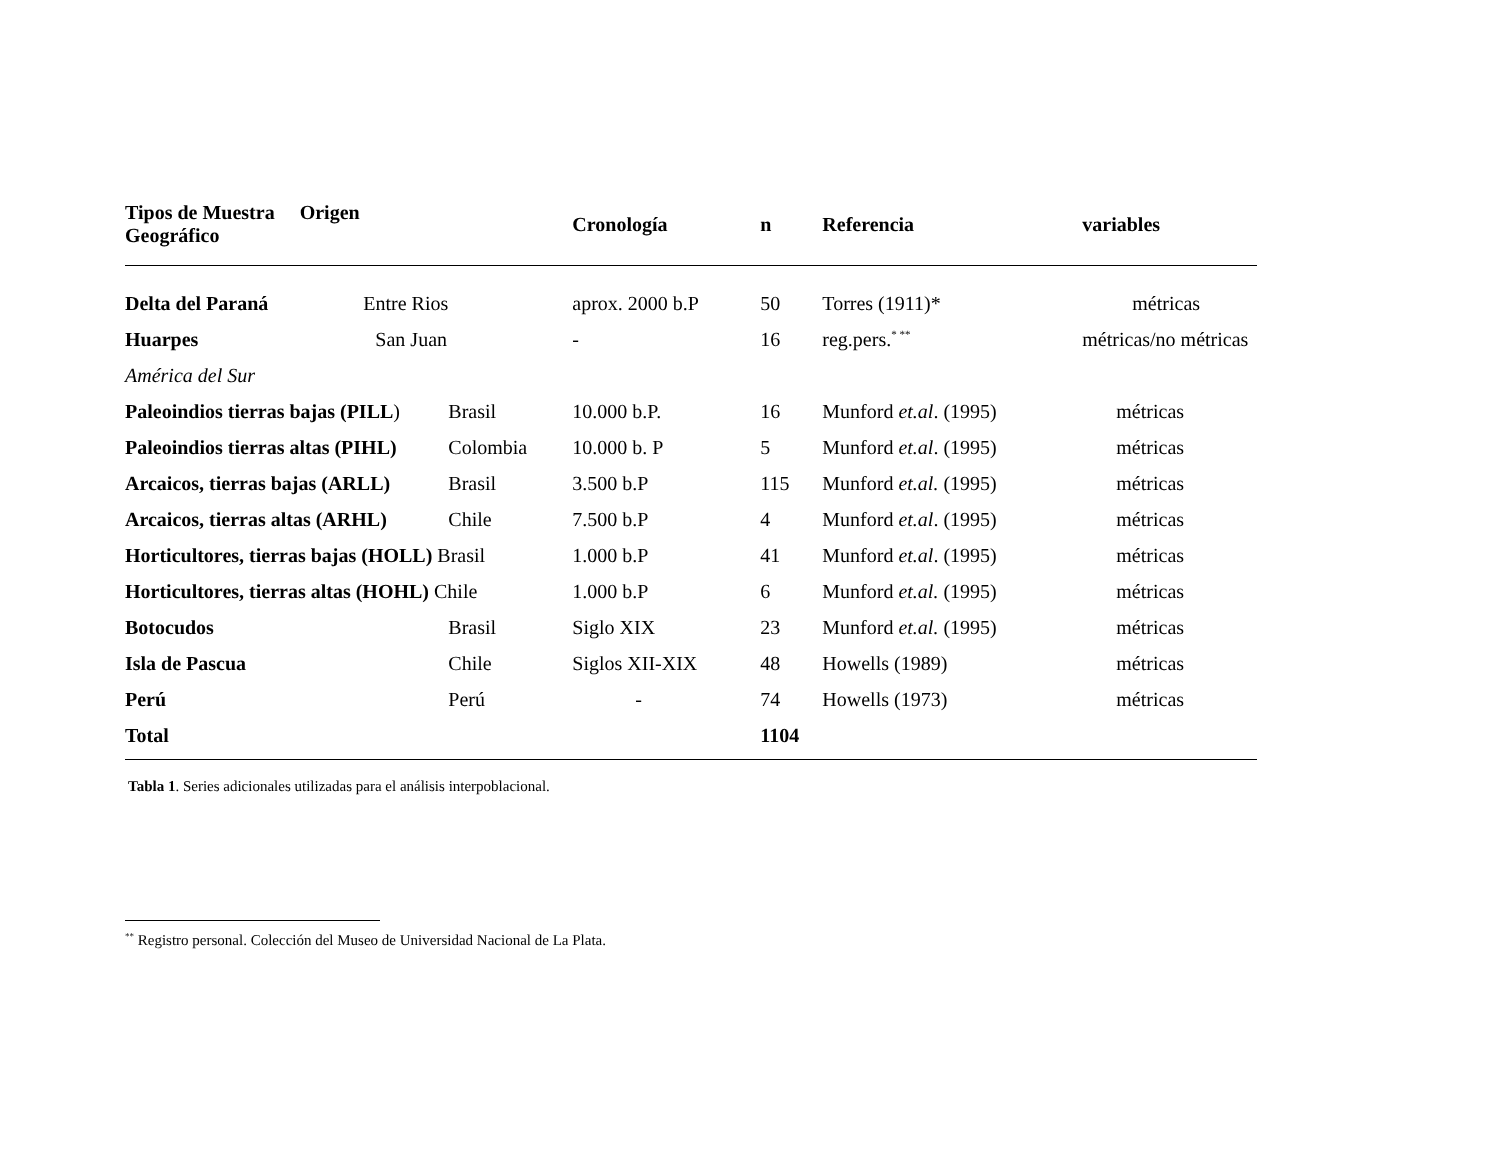| Tipos de Muestra Origen Geográfico | | Cronología | n | Referencia | variables |
| --- | --- | --- | --- | --- | --- |
| Delta del Paraná Entre Rios | | aprox. 2000 b.P | 50 | Torres (1911)* | métricas |
| Huarpes San Juan | | - | 16 | reg.pers.<sup>* **</sup> | métricas/no métricas |
| América del Sur | | | | | |
| Paleoindios tierras bajas (PILL ) | Brasil | 10.000 b.P. | 16 | Munford et.al . (1995) | métricas |
| Paleoindios tierras altas (PIHL) | Colombia | 10.000 b. P | 5 | Munford et.al . (1995) | métricas |
| Arcaicos, tierras bajas (ARLL) | Brasil | 3.500 b.P | 115 | Munford et.al. (1995) | métricas |
| Arcaicos, tierras altas (ARHL) | Chile | 7.500 b.P | 4 | Munford et.al . (1995) | métricas |
| Horticultores, tierras bajas (HOLL) Brasil | | 1.000 b.P | 41 | Munford et.al . (1995) | métricas |
| Horticultores, tierras altas (HOHL) Chile | | 1.000 b.P | 6 | Munford et.al. (1995) | métricas |
| Botocudos | Brasil | Siglo XIX | 23 | Munford et.al. (1995) | métricas |
| Isla de Pascua | Chile | Siglos XII-XIX | 48 | Howells (1989) | métricas |
| Perú | Perú | - | 74 | Howells (1973) | métricas |
| Total | | | 1104 | | |
Tabla 1. Series adicionales utilizadas para el análisis interpoblacional.
<sup>**</sup> Registro personal. Colección del Museo de Universidad Nacional de La Plata.